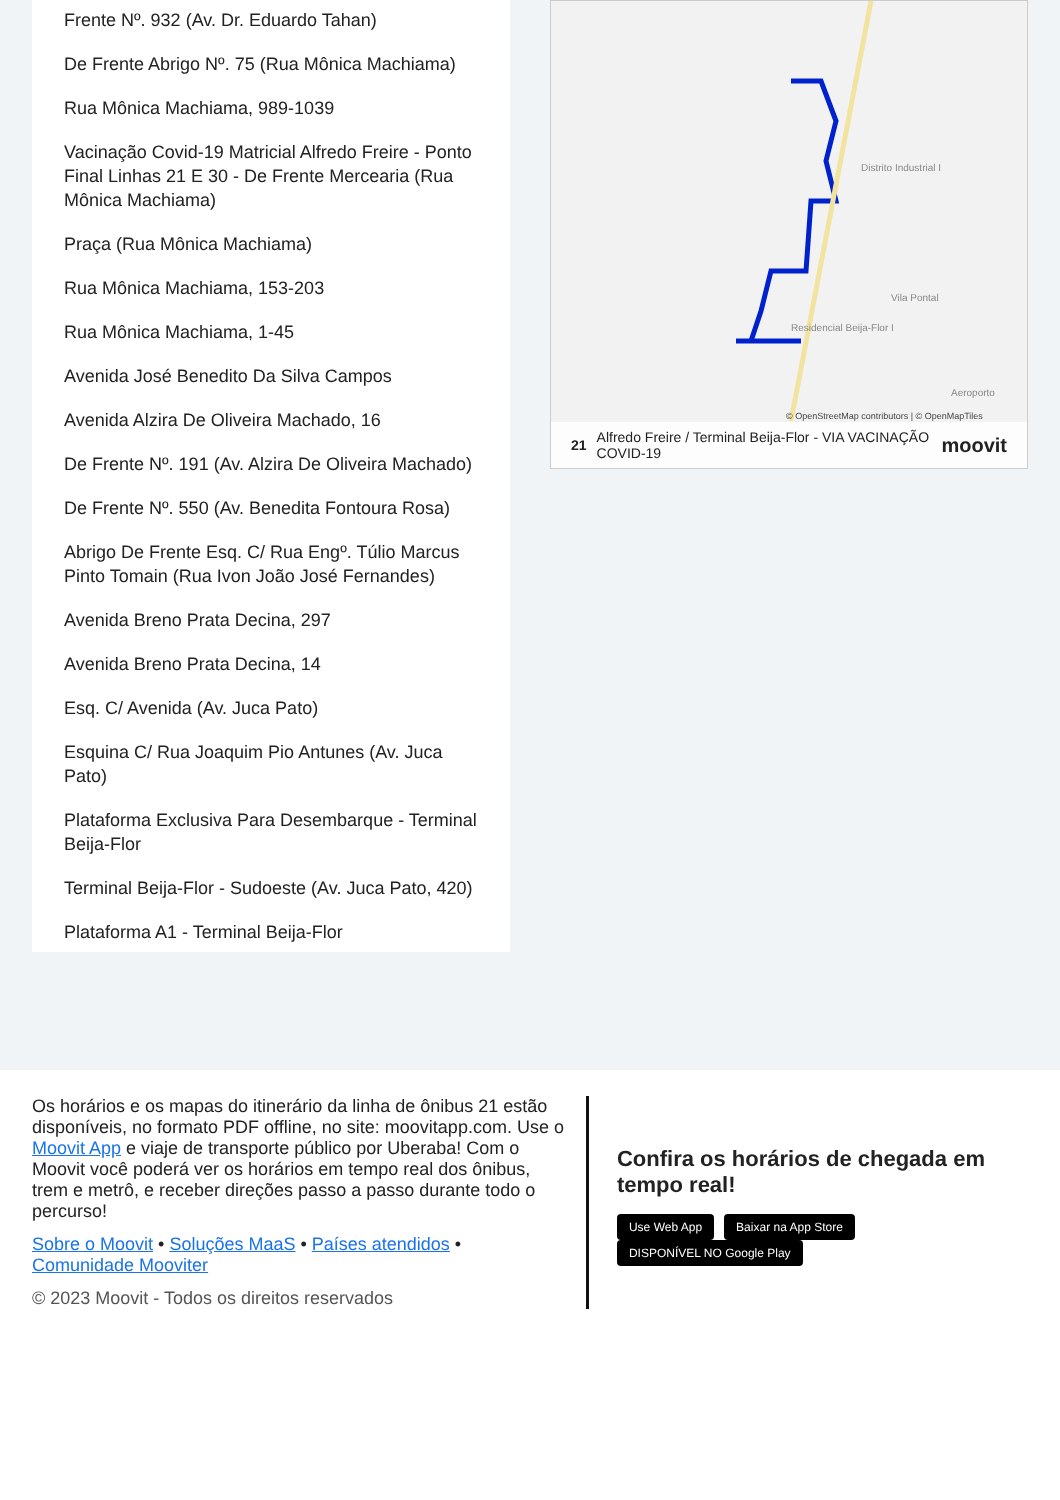Frente Nº. 932 (Av. Dr. Eduardo Tahan)
De Frente Abrigo Nº. 75 (Rua Mônica Machiama)
Rua Mônica Machiama, 989-1039
Vacinação Covid-19 Matricial Alfredo Freire - Ponto Final Linhas 21 E 30 - De Frente Mercearia (Rua Mônica Machiama)
Praça (Rua Mônica Machiama)
Rua Mônica Machiama, 153-203
Rua Mônica Machiama, 1-45
Avenida José Benedito Da Silva Campos
Avenida Alzira De Oliveira Machado, 16
De Frente Nº. 191 (Av. Alzira De Oliveira Machado)
De Frente Nº. 550 (Av. Benedita Fontoura Rosa)
Abrigo De Frente Esq. C/ Rua Engº. Túlio Marcus Pinto Tomain (Rua Ivon João José Fernandes)
Avenida Breno Prata Decina, 297
Avenida Breno Prata Decina, 14
Esq. C/ Avenida (Av. Juca Pato)
Esquina C/ Rua Joaquim Pio Antunes (Av. Juca Pato)
Plataforma Exclusiva Para Desembarque - Terminal Beija-Flor
Terminal Beija-Flor - Sudoeste (Av. Juca Pato, 420)
Plataforma A1 - Terminal Beija-Flor
Distrito Industrial I
Vila Pontal
Residencial Beija-Flor I
Aeroporto
© OpenStreetMap contributors | © OpenMapTiles
21 Alfredo Freire / Terminal Beija-Flor - VIA VACINAÇÃO COVID-19 moovit
Os horários e os mapas do itinerário da linha de ônibus 21 estão disponíveis, no formato PDF offline, no site: moovitapp.com. Use o Moovit App e viaje de transporte público por Uberaba! Com o Moovit você poderá ver os horários em tempo real dos ônibus, trem e metrô, e receber direções passo a passo durante todo o percurso!
Sobre o Moovit • Soluções MaaS • Países atendidos • Comunidade Mooviter
© 2023 Moovit - Todos os direitos reservados
Confira os horários de chegada em tempo real!
Use Web App Baixar na App Store DISPONÍVEL NO Google Play